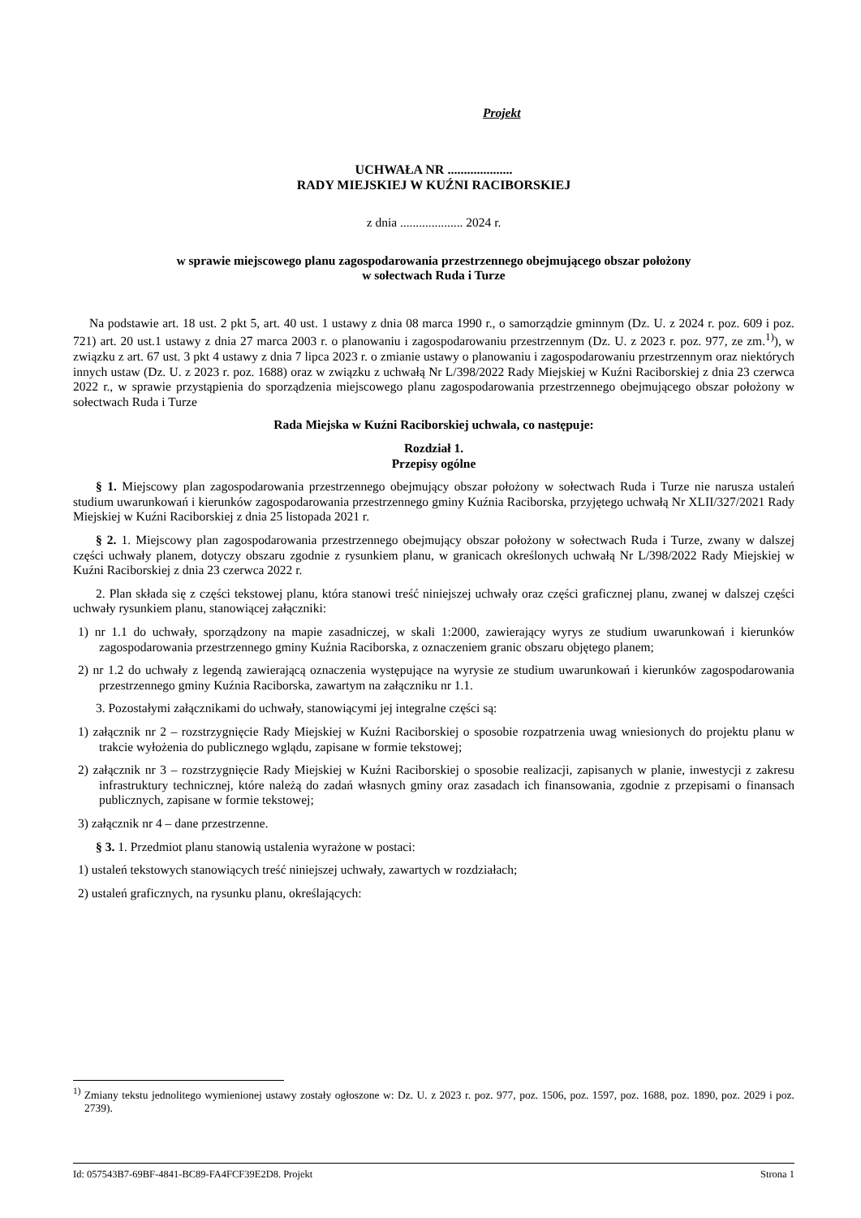Projekt
UCHWAŁA NR ....................
RADY MIEJSKIEJ W KUŹNI RACIBORSKIEJ
z dnia .................... 2024 r.
w sprawie miejscowego planu zagospodarowania przestrzennego obejmującego obszar położony
w sołectwach Ruda i Turze
Na podstawie art. 18 ust. 2 pkt 5, art. 40 ust. 1 ustawy z dnia 08 marca 1990 r., o samorządzie gminnym (Dz. U. z 2024 r. poz. 609 i poz. 721) art. 20 ust.1 ustawy z dnia 27 marca 2003 r. o planowaniu i zagospodarowaniu przestrzennym (Dz. U. z 2023 r. poz. 977, ze zm.<sup>1)</sup>), w związku z art. 67 ust. 3 pkt 4 ustawy z dnia 7 lipca 2023 r. o zmianie ustawy o planowaniu i zagospodarowaniu przestrzennym oraz niektórych innych ustaw (Dz. U. z 2023 r. poz. 1688) oraz w związku z uchwałą Nr L/398/2022 Rady Miejskiej w Kuźni Raciborskiej z dnia 23 czerwca 2022 r., w sprawie przystąpienia do sporządzenia miejscowego planu zagospodarowania przestrzennego obejmującego obszar położony w sołectwach Ruda i Turze
Rada Miejska w Kuźni Raciborskiej uchwala, co następuje:
Rozdział 1.
Przepisy ogólne
§ 1. Miejscowy plan zagospodarowania przestrzennego obejmujący obszar położony w sołectwach Ruda i Turze nie narusza ustaleń studium uwarunkowań i kierunków zagospodarowania przestrzennego gminy Kuźnia Raciborska, przyjętego uchwałą Nr XLII/327/2021 Rady Miejskiej w Kuźni Raciborskiej z dnia 25 listopada 2021 r.
§ 2. 1. Miejscowy plan zagospodarowania przestrzennego obejmujący obszar położony w sołectwach Ruda i Turze, zwany w dalszej części uchwały planem, dotyczy obszaru zgodnie z rysunkiem planu, w granicach określonych uchwałą Nr L/398/2022 Rady Miejskiej w Kuźni Raciborskiej z dnia 23 czerwca 2022 r.
2. Plan składa się z części tekstowej planu, która stanowi treść niniejszej uchwały oraz części graficznej planu, zwanej w dalszej części uchwały rysunkiem planu, stanowiącej załączniki:
1) nr 1.1 do uchwały, sporządzony na mapie zasadniczej, w skali 1:2000, zawierający wyrys ze studium uwarunkowań i kierunków zagospodarowania przestrzennego gminy Kuźnia Raciborska, z oznaczeniem granic obszaru objętego planem;
2) nr 1.2 do uchwały z legendą zawierającą oznaczenia występujące na wyrysie ze studium uwarunkowań i kierunków zagospodarowania przestrzennego gminy Kuźnia Raciborska, zawartym na załączniku nr 1.1.
3. Pozostałymi załącznikami do uchwały, stanowiącymi jej integralne części są:
1) załącznik nr 2 – rozstrzygnięcie Rady Miejskiej w Kuźni Raciborskiej o sposobie rozpatrzenia uwag wniesionych do projektu planu w trakcie wyłożenia do publicznego wglądu, zapisane w formie tekstowej;
2) załącznik nr 3 – rozstrzygnięcie Rady Miejskiej w Kuźni Raciborskiej o sposobie realizacji, zapisanych w planie, inwestycji z zakresu infrastruktury technicznej, które należą do zadań własnych gminy oraz zasadach ich finansowania, zgodnie z przepisami o finansach publicznych, zapisane w formie tekstowej;
3) załącznik nr 4 – dane przestrzenne.
§ 3. 1. Przedmiot planu stanowią ustalenia wyrażone w postaci:
1) ustaleń tekstowych stanowiących treść niniejszej uchwały, zawartych w rozdziałach;
2) ustaleń graficznych, na rysunku planu, określających:
<sup>1)</sup> Zmiany tekstu jednolitego wymienionej ustawy zostały ogłoszone w: Dz. U. z 2023 r. poz. 977, poz. 1506, poz. 1597, poz. 1688, poz. 1890, poz. 2029 i poz. 2739).
Id: 057543B7-69BF-4841-BC89-FA4FCF39E2D8. Projekt Strona 1